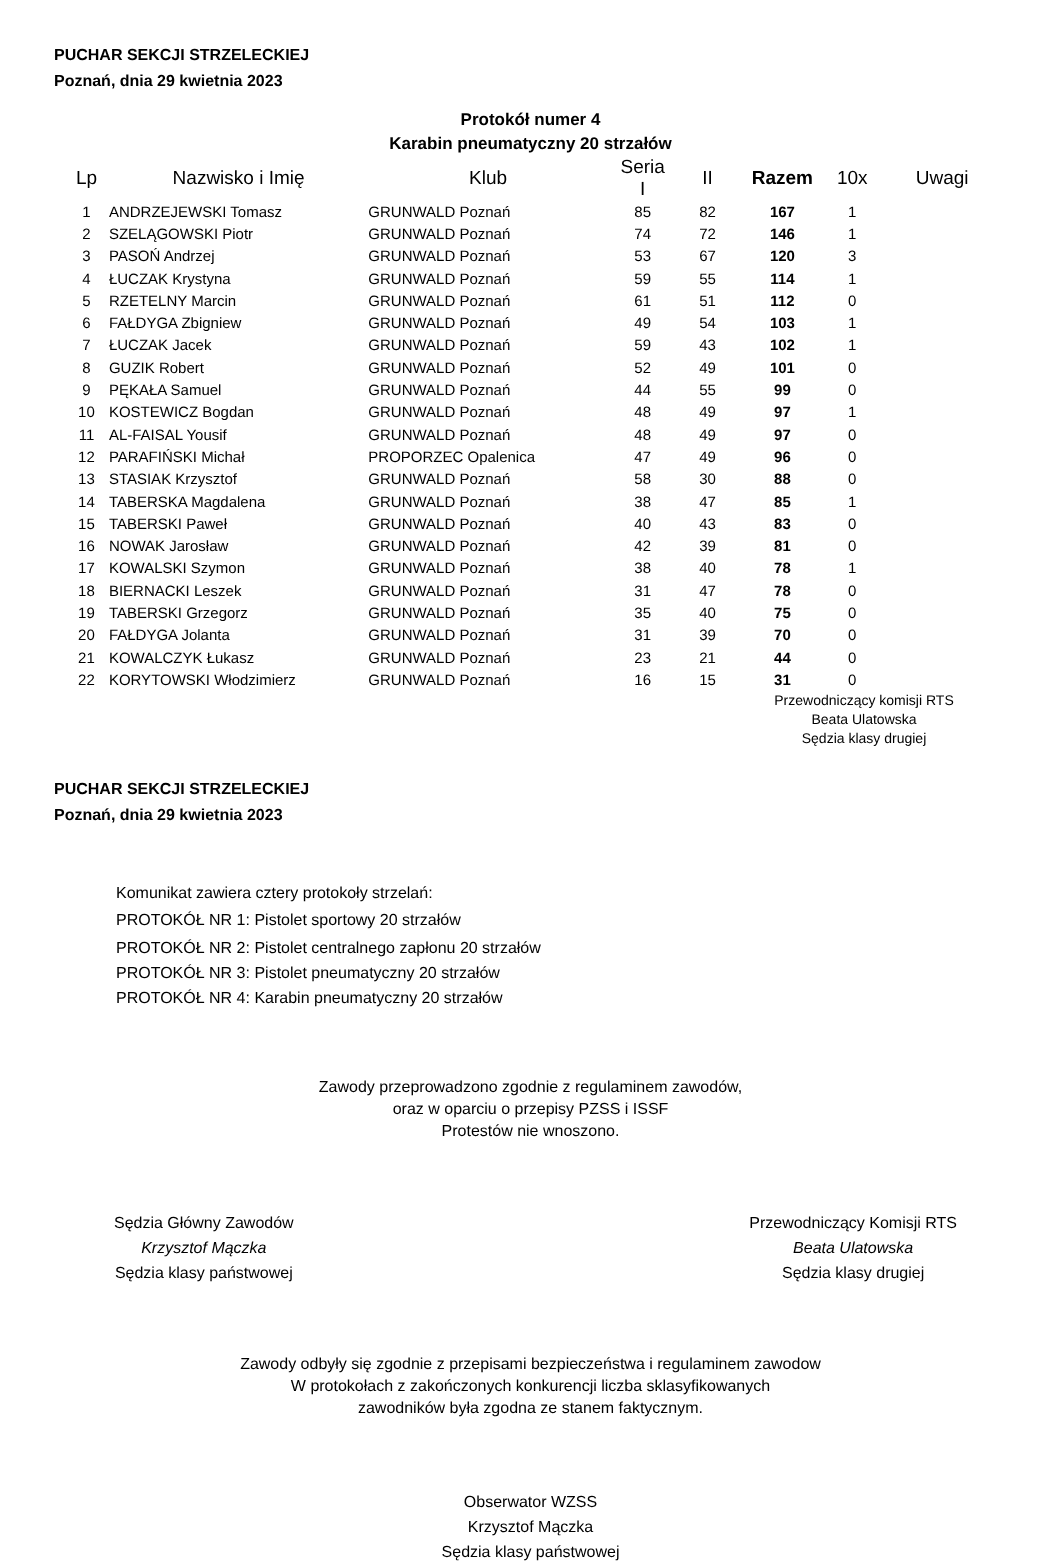PUCHAR SEKCJI STRZELECKIEJ
Poznań, dnia 29 kwietnia 2023
Protokół numer 4
Karabin pneumatyczny 20 strzałów
| Lp | Nazwisko i Imię | Klub | Seria I | II | Razem | 10x | Uwagi |
| --- | --- | --- | --- | --- | --- | --- | --- |
| 1 | ANDRZEJEWSKI Tomasz | GRUNWALD Poznań | 85 | 82 | 167 | 1 | |
| 2 | SZELĄGOWSKI Piotr | GRUNWALD Poznań | 74 | 72 | 146 | 1 | |
| 3 | PASOŃ Andrzej | GRUNWALD Poznań | 53 | 67 | 120 | 3 | |
| 4 | ŁUCZAK Krystyna | GRUNWALD Poznań | 59 | 55 | 114 | 1 | |
| 5 | RZETELNY Marcin | GRUNWALD Poznań | 61 | 51 | 112 | 0 | |
| 6 | FAŁDYGA Zbigniew | GRUNWALD Poznań | 49 | 54 | 103 | 1 | |
| 7 | ŁUCZAK Jacek | GRUNWALD Poznań | 59 | 43 | 102 | 1 | |
| 8 | GUZIK Robert | GRUNWALD Poznań | 52 | 49 | 101 | 0 | |
| 9 | PĘKAŁA Samuel | GRUNWALD Poznań | 44 | 55 | 99 | 0 | |
| 10 | KOSTEWICZ Bogdan | GRUNWALD Poznań | 48 | 49 | 97 | 1 | |
| 11 | AL-FAISAL Yousif | GRUNWALD Poznań | 48 | 49 | 97 | 0 | |
| 12 | PARAFIŃSKI Michał | PROPORZEC Opalenica | 47 | 49 | 96 | 0 | |
| 13 | STASIAK Krzysztof | GRUNWALD Poznań | 58 | 30 | 88 | 0 | |
| 14 | TABERSKA Magdalena | GRUNWALD Poznań | 38 | 47 | 85 | 1 | |
| 15 | TABERSKI Paweł | GRUNWALD Poznań | 40 | 43 | 83 | 0 | |
| 16 | NOWAK Jarosław | GRUNWALD Poznań | 42 | 39 | 81 | 0 | |
| 17 | KOWALSKI Szymon | GRUNWALD Poznań | 38 | 40 | 78 | 1 | |
| 18 | BIERNACKI Leszek | GRUNWALD Poznań | 31 | 47 | 78 | 0 | |
| 19 | TABERSKI Grzegorz | GRUNWALD Poznań | 35 | 40 | 75 | 0 | |
| 20 | FAŁDYGA Jolanta | GRUNWALD Poznań | 31 | 39 | 70 | 0 | |
| 21 | KOWALCZYK Łukasz | GRUNWALD Poznań | 23 | 21 | 44 | 0 | |
| 22 | KORYTOWSKI Włodzimierz | GRUNWALD Poznań | 16 | 15 | 31 | 0 | |
Przewodniczący komisji RTS
Beata Ulatowska
Sędzia klasy drugiej
PUCHAR SEKCJI STRZELECKIEJ
Poznań, dnia 29 kwietnia 2023
Komunikat zawiera cztery protokoły strzelań:
PROTOKÓŁ NR 1: Pistolet sportowy 20 strzałów
PROTOKÓŁ NR 2: Pistolet centralnego zapłonu 20 strzałów
PROTOKÓŁ NR 3: Pistolet pneumatyczny 20 strzałów
PROTOKÓŁ NR 4: Karabin pneumatyczny 20 strzałów
Zawody przeprowadzono zgodnie z regulaminem zawodów,
oraz w oparciu o przepisy PZSS i ISSF
Protestów nie wnoszono.
Sędzia Główny Zawodów
Krzysztof Mączka
Sędzia klasy państwowej
Przewodniczący Komisji RTS
Beata Ulatowska
Sędzia klasy drugiej
Zawody odbyły się zgodnie z przepisami bezpieczeństwa i regulaminem zawodow
W protokołach z zakończonych konkurencji liczba sklasyfikowanych
zawodników była zgodna ze stanem faktycznym.
Obserwator WZSS
Krzysztof Mączka
Sędzia klasy państwowej